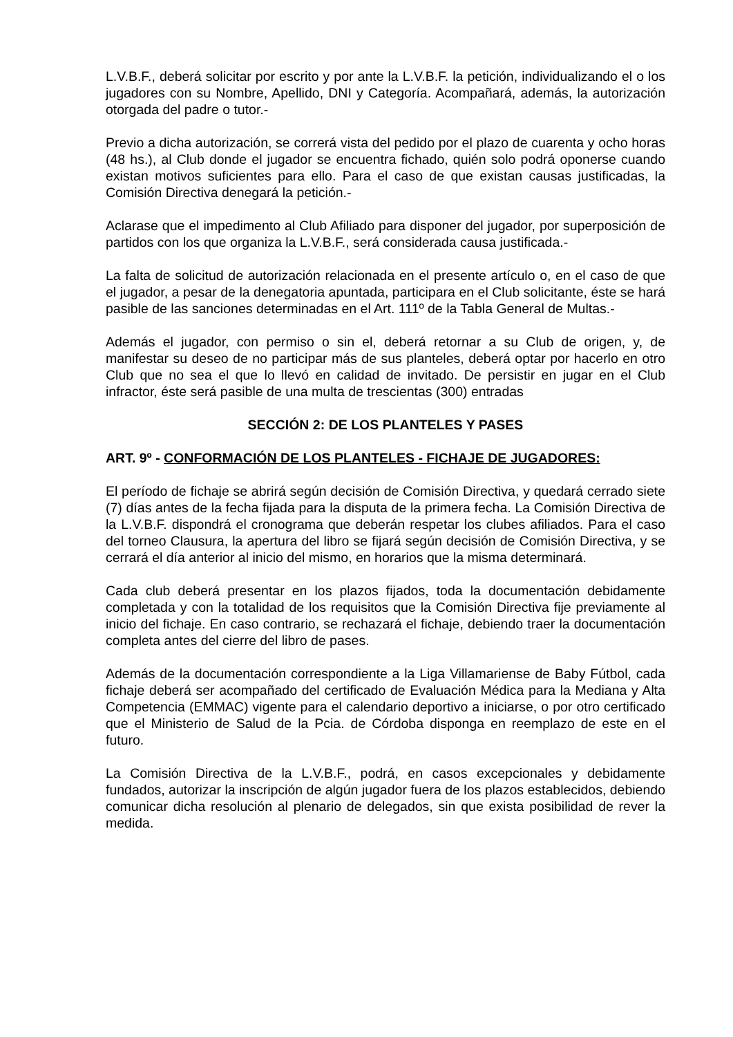L.V.B.F., deberá solicitar por escrito y por ante la L.V.B.F. la petición, individualizando el o los jugadores con su Nombre, Apellido, DNI y Categoría. Acompañará, además, la autorización otorgada del padre o tutor.-
Previo a dicha autorización, se correrá vista del pedido por el plazo de cuarenta y ocho horas (48 hs.), al Club donde el jugador se encuentra fichado, quién solo podrá oponerse cuando existan motivos suficientes para ello. Para el caso de que existan causas justificadas, la Comisión Directiva denegará la petición.-
Aclarase que el impedimento al Club Afiliado para disponer del jugador, por superposición de partidos con los que organiza la L.V.B.F., será considerada causa justificada.-
La falta de solicitud de autorización relacionada en el presente artículo o, en el caso de que el jugador, a pesar de la denegatoria apuntada, participara en el Club solicitante, éste se hará pasible de las sanciones determinadas en el Art. 111º de la Tabla General de Multas.-
Además el jugador, con permiso o sin el, deberá retornar a su Club de origen, y, de manifestar su deseo de no participar más de sus planteles, deberá optar por hacerlo en otro Club que no sea el que lo llevó en calidad de invitado. De persistir en jugar en el Club infractor, éste será pasible de una multa de trescientas (300) entradas
SECCIÓN 2: DE LOS PLANTELES Y PASES
ART. 9º - CONFORMACIÓN DE LOS PLANTELES - FICHAJE DE JUGADORES:
El período de fichaje se abrirá según decisión de Comisión Directiva, y quedará cerrado siete (7) días antes de la fecha fijada para la disputa de la primera fecha. La Comisión Directiva de la L.V.B.F. dispondrá el cronograma que deberán respetar los clubes afiliados. Para el caso del torneo Clausura, la apertura del libro se fijará según decisión de Comisión Directiva, y se cerrará el día anterior al inicio del mismo, en horarios que la misma determinará.
Cada club deberá presentar en los plazos fijados, toda la documentación debidamente completada y con la totalidad de los requisitos que la Comisión Directiva fije previamente al inicio del fichaje. En caso contrario, se rechazará el fichaje, debiendo traer la documentación completa antes del cierre del libro de pases.
Además de la documentación correspondiente a la Liga Villamariense de Baby Fútbol, cada fichaje deberá ser acompañado del certificado de Evaluación Médica para la Mediana y Alta Competencia (EMMAC) vigente para el calendario deportivo a iniciarse, o por otro certificado que el Ministerio de Salud de la Pcia. de Córdoba disponga en reemplazo de este en el futuro.
La Comisión Directiva de la L.V.B.F., podrá, en casos excepcionales y debidamente fundados, autorizar la inscripción de algún jugador fuera de los plazos establecidos, debiendo comunicar dicha resolución al plenario de delegados, sin que exista posibilidad de rever la medida.